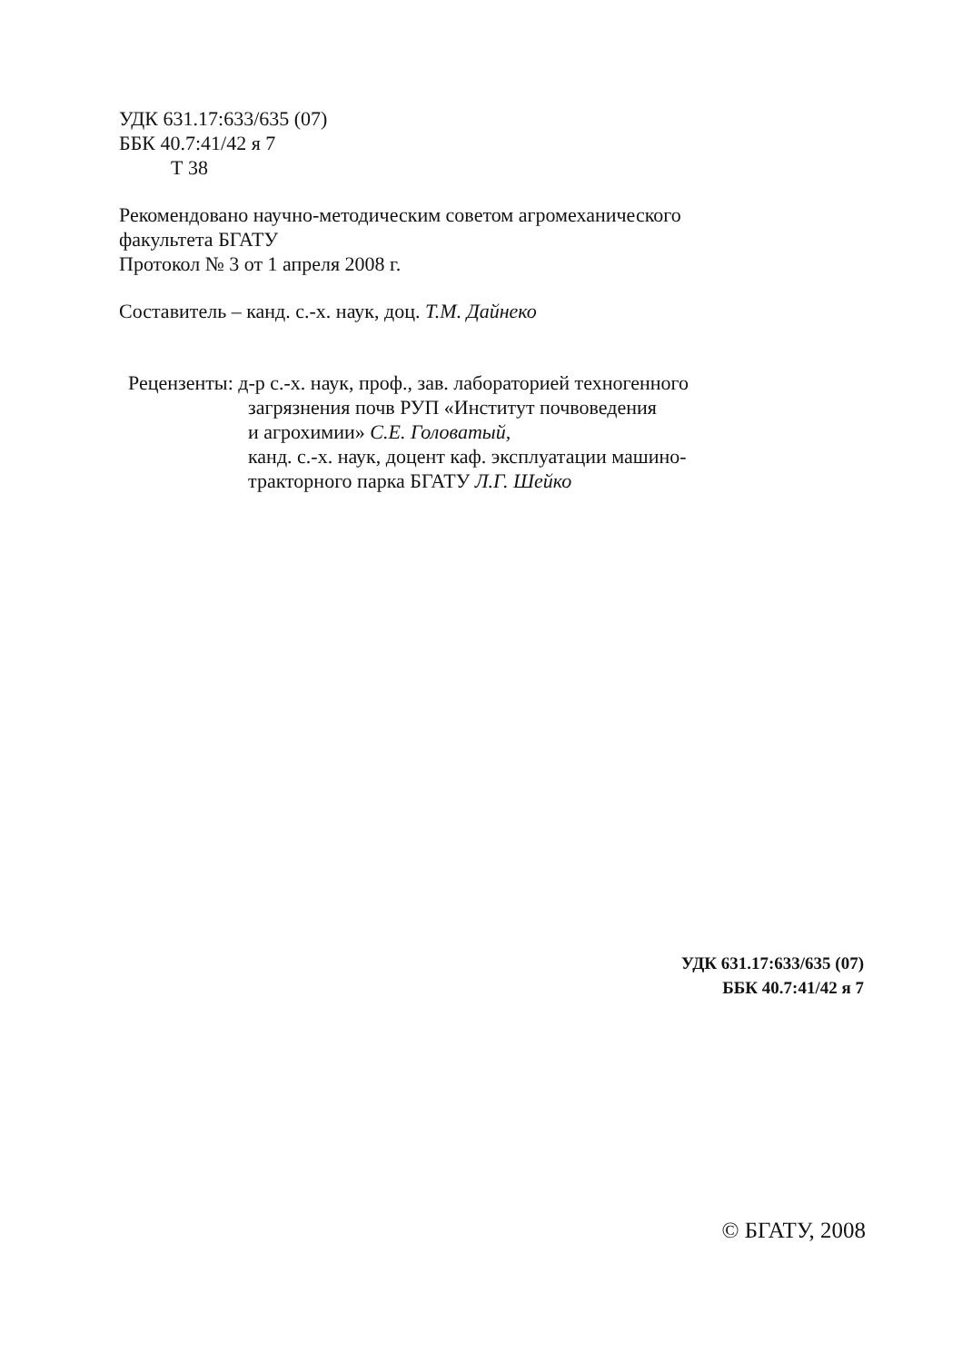УДК 631.17:633/635 (07)
ББК 40.7:41/42 я 7
Т 38
Рекомендовано научно-методическим советом агромеханического
факультета БГАТУ
Протокол № 3 от 1 апреля 2008 г.
Составитель – канд. с.-х. наук, доц. Т.М. Дайнеко
Рецензенты: д-р с.-х. наук, проф., зав. лабораторией техногенного
загрязнения почв РУП «Институт почвоведения
и агрохимии» С.Е. Головатый,
канд. с.-х. наук, доцент каф. эксплуатации машино-
тракторного парка БГАТУ Л.Г. Шейко
УДК 631.17:633/635 (07)
ББК 40.7:41/42 я 7
© БГАТУ, 2008